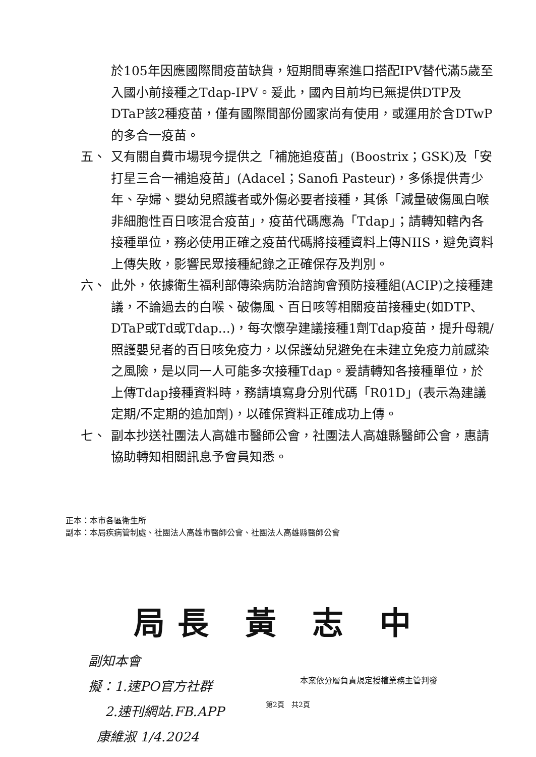於105年因應國際間疫苗缺貨，短期間專案進口搭配IPV替代滿5歲至入國小前接種之Tdap-IPV。爰此，國內目前均已無提供DTP及DTaP該2種疫苗，僅有國際間部份國家尚有使用，或運用於含DTwP的多合一疫苗。
五、 又有關自費市場現今提供之「補施追疫苗」(Boostrix；GSK)及「安打星三合一補追疫苗」(Adacel；Sanofi Pasteur)，多係提供青少年、孕婦、嬰幼兒照護者或外傷必要者接種，其係「減量破傷風白喉非細胞性百日咳混合疫苗」，疫苗代碼應為「Tdap」；請轉知轄內各接種單位，務必使用正確之疫苗代碼將接種資料上傳NIIS，避免資料上傳失敗，影響民眾接種紀錄之正確保存及判別。
六、 此外，依據衛生福利部傳染病防治諮詢會預防接種組(ACIP)之接種建議，不論過去的白喉、破傷風、百日咳等相關疫苗接種史(如DTP、DTaP或Td或Tdap...)，每次懷孕建議接種1劑Tdap疫苗，提升母親/照護嬰兒者的百日咳免疫力，以保護幼兒避免在未建立免疫力前感染之風險，是以同一人可能多次接種Tdap。爰請轉知各接種單位，於上傳Tdap接種資料時，務請填寫身分別代碼「R01D」(表示為建議定期/不定期的追加劑)，以確保資料正確成功上傳。
七、 副本抄送社團法人高雄市醫師公會，社團法人高雄縣醫師公會，惠請協助轉知相關訊息予會員知悉。
正本：本市各區衛生所
副本：本局疾病管制處、社團法人高雄市醫師公會、社團法人高雄縣醫師公會
局長 黃 志 中
副知本會
擬：1.速PO官方社群
2.速刊網站.FB.APP
康維淑 1/4.2024
本案依分層負責規定授權業務主管判發
第2頁　共2頁